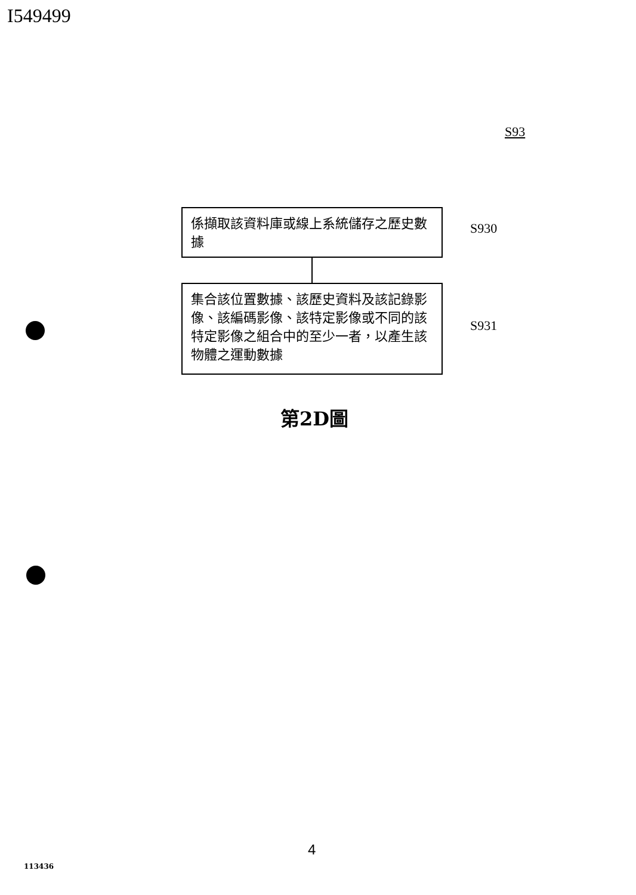I549499
S93
係擷取該資料庫或線上系統儲存之歷史數據
S930
集合該位置數據、該歷史資料及該記錄影像、該編碼影像、該特定影像或不同的該特定影像之組合中的至少一者，以產生該物體之運動數據
S931
第2D圖
4
113436